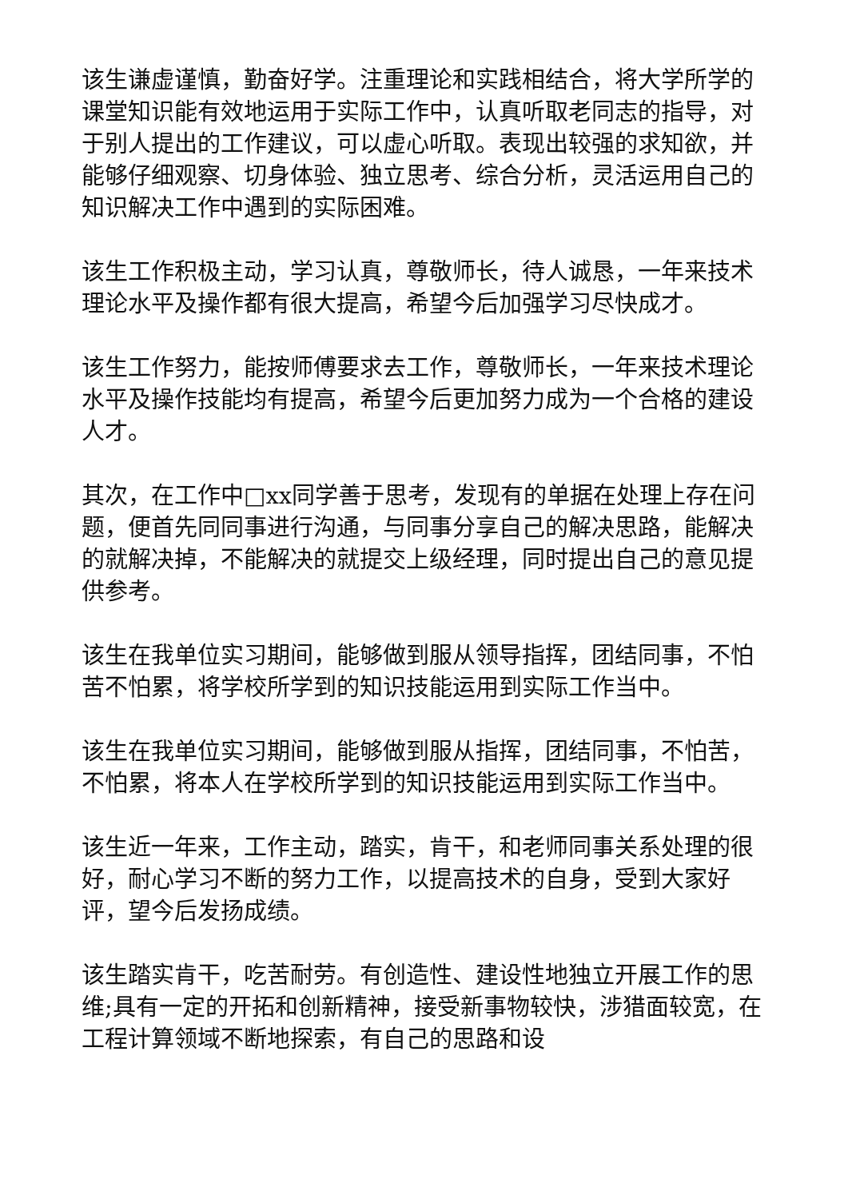该生谦虚谨慎，勤奋好学。注重理论和实践相结合，将大学所学的课堂知识能有效地运用于实际工作中，认真听取老同志的指导，对于别人提出的工作建议，可以虚心听取。表现出较强的求知欲，并能够仔细观察、切身体验、独立思考、综合分析，灵活运用自己的知识解决工作中遇到的实际困难。
该生工作积极主动，学习认真，尊敬师长，待人诚恳，一年来技术理论水平及操作都有很大提高，希望今后加强学习尽快成才。
该生工作努力，能按师傅要求去工作，尊敬师长，一年来技术理论水平及操作技能均有提高，希望今后更加努力成为一个合格的建设人才。
其次，在工作中□xx同学善于思考，发现有的单据在处理上存在问题，便首先同同事进行沟通，与同事分享自己的解决思路，能解决的就解决掉，不能解决的就提交上级经理，同时提出自己的意见提供参考。
该生在我单位实习期间，能够做到服从领导指挥，团结同事，不怕苦不怕累，将学校所学到的知识技能运用到实际工作当中。
该生在我单位实习期间，能够做到服从指挥，团结同事，不怕苦，不怕累，将本人在学校所学到的知识技能运用到实际工作当中。
该生近一年来，工作主动，踏实，肯干，和老师同事关系处理的很好，耐心学习不断的努力工作，以提高技术的自身，受到大家好评，望今后发扬成绩。
该生踏实肯干，吃苦耐劳。有创造性、建设性地独立开展工作的思维;具有一定的开拓和创新精神，接受新事物较快，涉猎面较宽，在工程计算领域不断地探索，有自己的思路和设